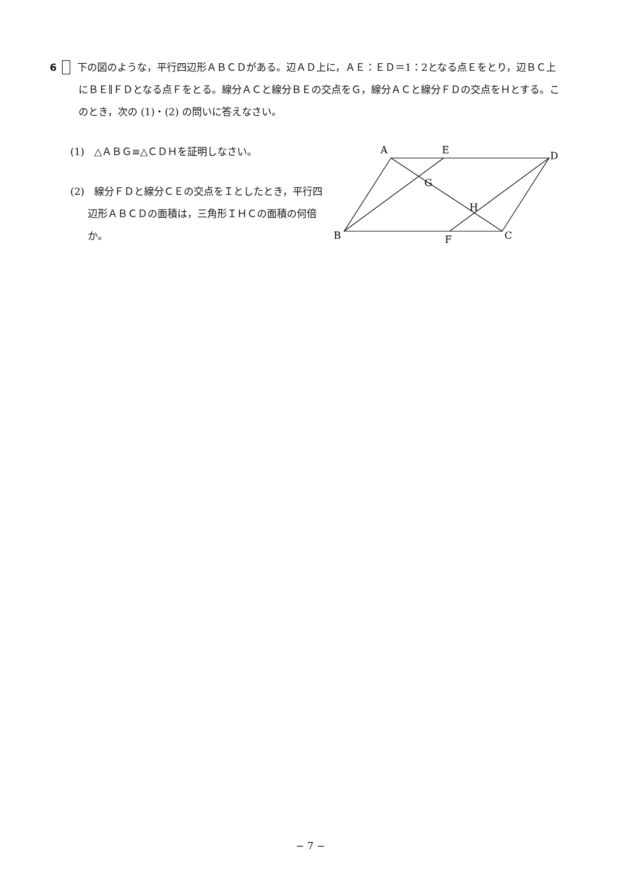6 下の図のような，平行四辺形ＡＢＣＤがある。辺ＡＤ上に，ＡＥ：ＥＤ＝1：2となる点Ｅをとり，辺ＢＣ上にＢＥ∥ＦＤとなる点Ｆをとる。線分ＡＣと線分ＢＥの交点をＧ，線分ＡＣと線分ＦＤの交点をＨとする。このとき，次の (1)・(2) の問いに答えなさい。
(1)　△ＡＢＧ≡△ＣＤＨを証明しなさい。
(2)　線分ＦＤと線分ＣＥの交点をＩとしたとき，平行四辺形ＡＢＣＤの面積は，三角形ＩＨＣの面積の何倍か。
A
E
D
G
H
B
F
C
− 7 −